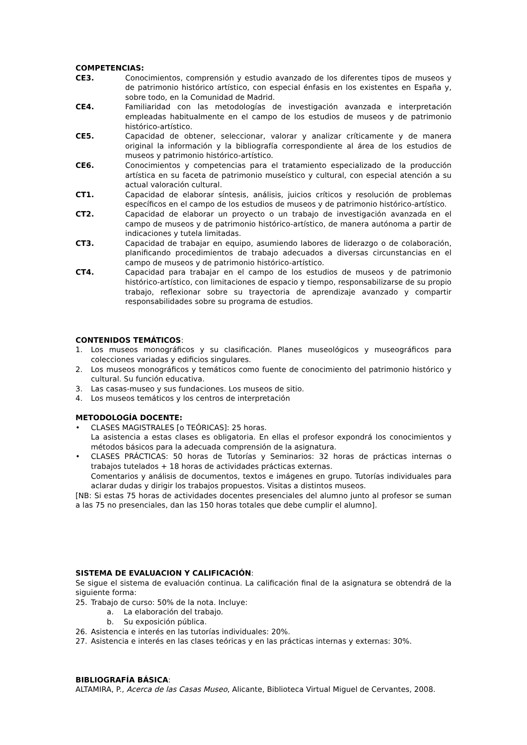COMPETENCIAS:
CE3. Conocimientos, comprensión y estudio avanzado de los diferentes tipos de museos y de patrimonio histórico artístico, con especial énfasis en los existentes en España y, sobre todo, en la Comunidad de Madrid.
CE4. Familiaridad con las metodologías de investigación avanzada e interpretación empleadas habitualmente en el campo de los estudios de museos y de patrimonio histórico-artístico.
CE5. Capacidad de obtener, seleccionar, valorar y analizar críticamente y de manera original la información y la bibliografía correspondiente al área de los estudios de museos y patrimonio histórico-artístico.
CE6. Conocimientos y competencias para el tratamiento especializado de la producción artística en su faceta de patrimonio museístico y cultural, con especial atención a su actual valoración cultural.
CT1. Capacidad de elaborar síntesis, análisis, juicios críticos y resolución de problemas específicos en el campo de los estudios de museos y de patrimonio histórico-artístico.
CT2. Capacidad de elaborar un proyecto o un trabajo de investigación avanzada en el campo de museos y de patrimonio histórico-artístico, de manera autónoma a partir de indicaciones y tutela limitadas.
CT3. Capacidad de trabajar en equipo, asumiendo labores de liderazgo o de colaboración, planificando procedimientos de trabajo adecuados a diversas circunstancias en el campo de museos y de patrimonio histórico-artístico.
CT4. Capacidad para trabajar en el campo de los estudios de museos y de patrimonio histórico-artístico, con limitaciones de espacio y tiempo, responsabilizarse de su propio trabajo, reflexionar sobre su trayectoria de aprendizaje avanzado y compartir responsabilidades sobre su programa de estudios.
CONTENIDOS TEMÁTICOS:
1. Los museos monográficos y su clasificación. Planes museológicos y museográficos para colecciones variadas y edificios singulares.
2. Los museos monográficos y temáticos como fuente de conocimiento del patrimonio histórico y cultural. Su función educativa.
3. Las casas-museo y sus fundaciones. Los museos de sitio.
4. Los museos temáticos y los centros de interpretación
METODOLOGÍA DOCENTE:
• CLASES MAGISTRALES [o TEÓRICAS]: 25 horas.
La asistencia a estas clases es obligatoria. En ellas el profesor expondrá los conocimientos y métodos básicos para la adecuada comprensión de la asignatura.
• CLASES PRÁCTICAS: 50 horas de Tutorías y Seminarios: 32 horas de prácticas internas o trabajos tutelados + 18 horas de actividades prácticas externas.
Comentarios y análisis de documentos, textos e imágenes en grupo. Tutorías individuales para aclarar dudas y dirigir los trabajos propuestos. Visitas a distintos museos.
[NB: Si estas 75 horas de actividades docentes presenciales del alumno junto al profesor se suman a las 75 no presenciales, dan las 150 horas totales que debe cumplir el alumno].
SISTEMA DE EVALUACION Y CALIFICACIÓN:
Se sigue el sistema de evaluación continua. La calificación final de la asignatura se obtendrá de la siguiente forma:
25. Trabajo de curso: 50% de la nota. Incluye:
a. La elaboración del trabajo.
b. Su exposición pública.
26. Asistencia e interés en las tutorías individuales: 20%.
27. Asistencia e interés en las clases teóricas y en las prácticas internas y externas: 30%.
BIBLIOGRAFÍA BÁSICA:
ALTAMIRA, P., Acerca de las Casas Museo, Alicante, Biblioteca Virtual Miguel de Cervantes, 2008.